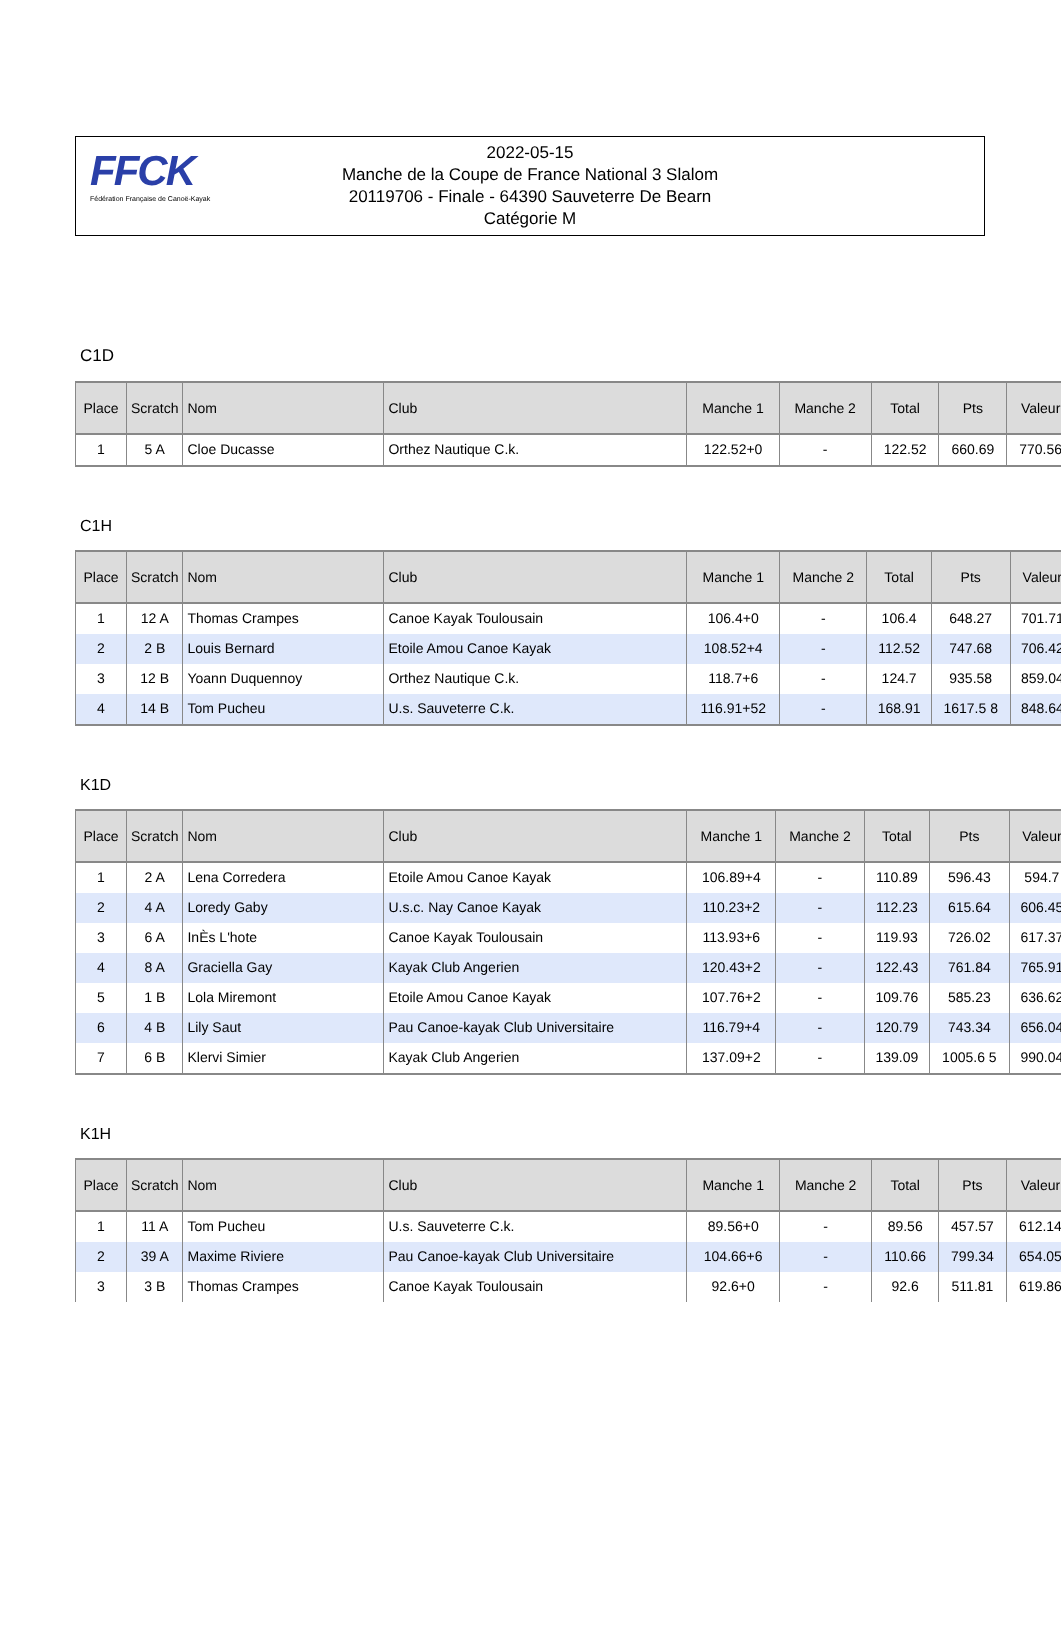FFCK
Fédération Française de Canoë-Kayak
2022-05-15
Manche de la Coupe de France National 3 Slalom
20119706 - Finale - 64390 Sauveterre De Bearn
Catégorie M
C1D
| Place | Scratch | Nom | Club | Manche 1 | Manche 2 | Total | Pts | Valeur |
| --- | --- | --- | --- | --- | --- | --- | --- | --- |
| 1 | 5 A | Cloe Ducasse | Orthez Nautique C.k. | 122.52+0 | - | 122.52 | 660.69 | 770.56 |
C1H
| Place | Scratch | Nom | Club | Manche 1 | Manche 2 | Total | Pts | Valeur |
| --- | --- | --- | --- | --- | --- | --- | --- | --- |
| 1 | 12 A | Thomas Crampes | Canoe Kayak Toulousain | 106.4+0 | - | 106.4 | 648.27 | 701.71 |
| 2 | 2 B | Louis Bernard | Etoile Amou Canoe Kayak | 108.52+4 | - | 112.52 | 747.68 | 706.42 |
| 3 | 12 B | Yoann Duquennoy | Orthez Nautique C.k. | 118.7+6 | - | 124.7 | 935.58 | 859.04 |
| 4 | 14 B | Tom Pucheu | U.s. Sauveterre C.k. | 116.91+52 | - | 168.91 | 1617.5 8 | 848.64 |
K1D
| Place | Scratch | Nom | Club | Manche 1 | Manche 2 | Total | Pts | Valeur |
| --- | --- | --- | --- | --- | --- | --- | --- | --- |
| 1 | 2 A | Lena Corredera | Etoile Amou Canoe Kayak | 106.89+4 | - | 110.89 | 596.43 | 594.7 |
| 2 | 4 A | Loredy Gaby | U.s.c. Nay Canoe Kayak | 110.23+2 | - | 112.23 | 615.64 | 606.45 |
| 3 | 6 A | InÈs L'hote | Canoe Kayak Toulousain | 113.93+6 | - | 119.93 | 726.02 | 617.37 |
| 4 | 8 A | Graciella Gay | Kayak Club Angerien | 120.43+2 | - | 122.43 | 761.84 | 765.91 |
| 5 | 1 B | Lola Miremont | Etoile Amou Canoe Kayak | 107.76+2 | - | 109.76 | 585.23 | 636.62 |
| 6 | 4 B | Lily Saut | Pau Canoe-kayak Club Universitaire | 116.79+4 | - | 120.79 | 743.34 | 656.04 |
| 7 | 6 B | Klervi Simier | Kayak Club Angerien | 137.09+2 | - | 139.09 | 1005.6 5 | 990.04 |
K1H
| Place | Scratch | Nom | Club | Manche 1 | Manche 2 | Total | Pts | Valeur |
| --- | --- | --- | --- | --- | --- | --- | --- | --- |
| 1 | 11 A | Tom Pucheu | U.s. Sauveterre C.k. | 89.56+0 | - | 89.56 | 457.57 | 612.14 |
| 2 | 39 A | Maxime Riviere | Pau Canoe-kayak Club Universitaire | 104.66+6 | - | 110.66 | 799.34 | 654.05 |
| 3 | 3 B | Thomas Crampes | Canoe Kayak Toulousain | 92.6+0 | - | 92.6 | 511.81 | 619.86 |